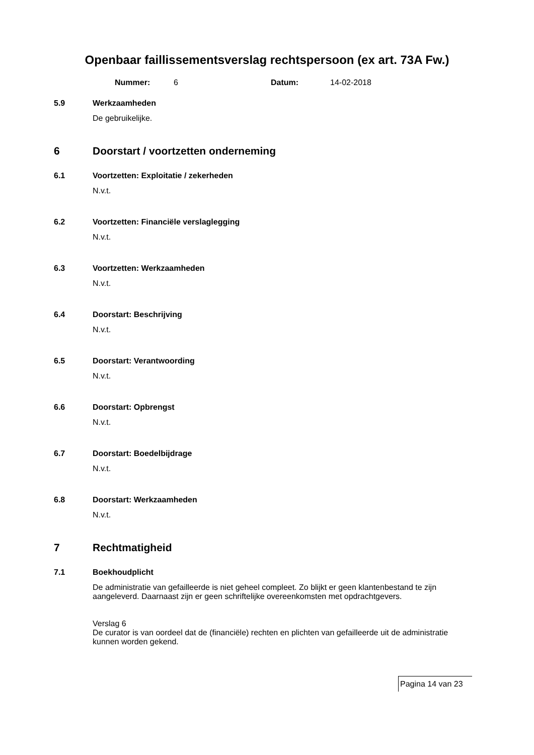Openbaar faillissementsverslag rechtspersoon (ex art. 73A Fw.)
Nummer: 6 Datum: 14-02-2018
5.9 Werkzaamheden
De gebruikelijke.
6 Doorstart / voortzetten onderneming
6.1 Voortzetten: Exploitatie / zekerheden
N.v.t.
6.2 Voortzetten: Financiële verslaglegging
N.v.t.
6.3 Voortzetten: Werkzaamheden
N.v.t.
6.4 Doorstart: Beschrijving
N.v.t.
6.5 Doorstart: Verantwoording
N.v.t.
6.6 Doorstart: Opbrengst
N.v.t.
6.7 Doorstart: Boedelbijdrage
N.v.t.
6.8 Doorstart: Werkzaamheden
N.v.t.
7 Rechtmatigheid
7.1 Boekhoudplicht
De administratie van gefailleerde is niet geheel compleet. Zo blijkt er geen klantenbestand te zijn aangeleverd. Daarnaast zijn er geen schriftelijke overeenkomsten met opdrachtgevers.
Verslag 6
De curator is van oordeel dat de (financiële) rechten en plichten van gefailleerde uit de administratie kunnen worden gekend.
Pagina 14 van 23